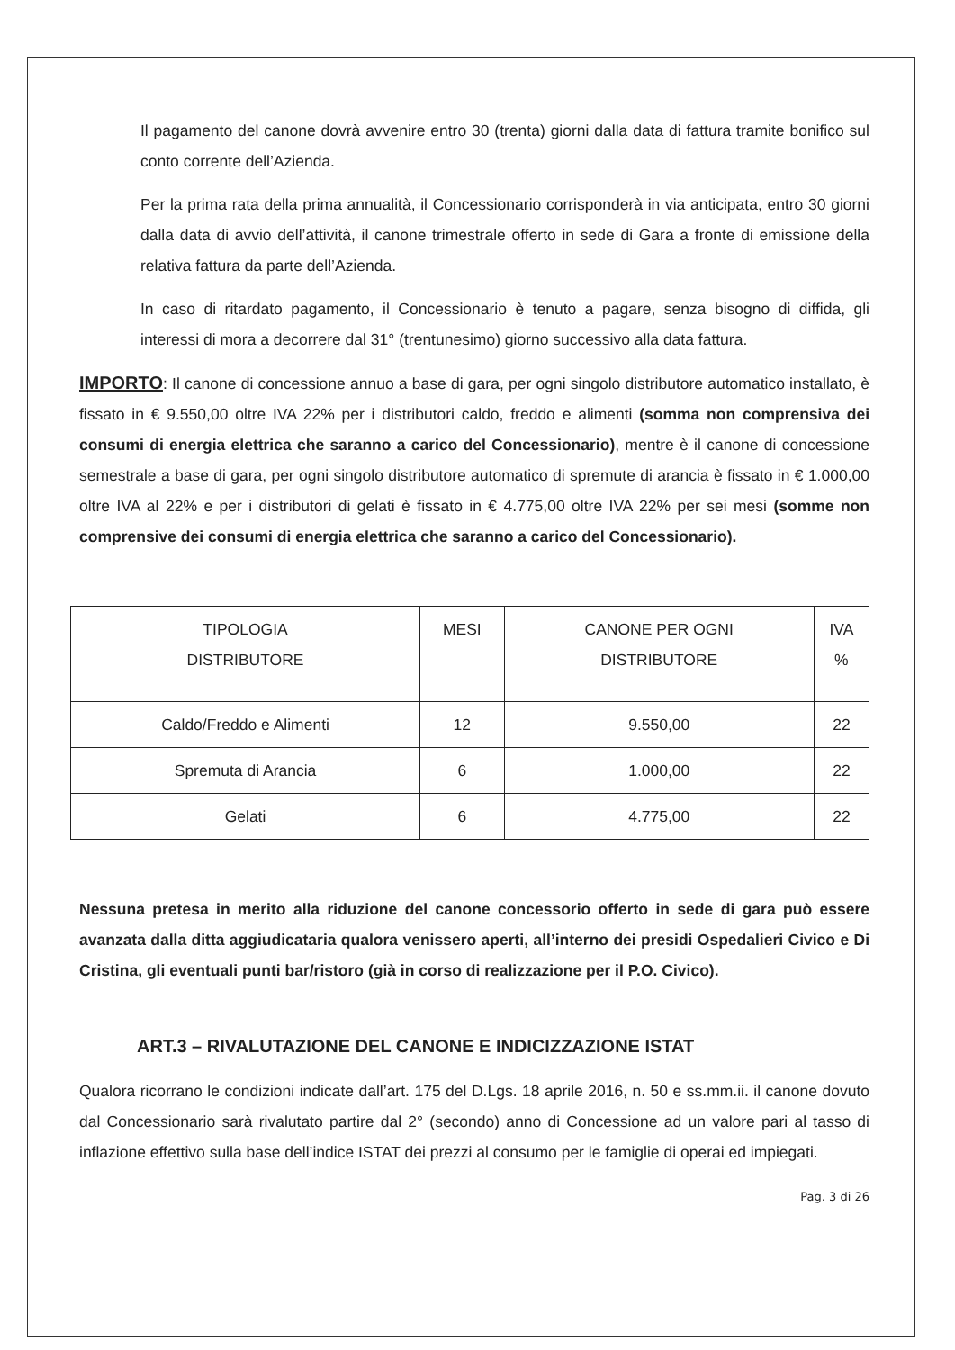Il pagamento del canone dovrà avvenire entro 30 (trenta) giorni dalla data di fattura tramite bonifico sul conto corrente dell’Azienda.
Per la prima rata della prima annualità, il Concessionario corrisponderà in via anticipata, entro 30 giorni dalla data di avvio dell’attività, il canone trimestrale offerto in sede di Gara a fronte di emissione della relativa fattura da parte dell’Azienda.
In caso di ritardato pagamento, il Concessionario è tenuto a pagare, senza bisogno di diffida, gli interessi di mora a decorrere dal 31° (trentunesimo) giorno successivo alla data fattura.
IMPORTO: Il canone di concessione annuo a base di gara, per ogni singolo distributore automatico installato, è fissato in € 9.550,00 oltre IVA 22% per i distributori caldo, freddo e alimenti (somma non comprensiva dei consumi di energia elettrica che saranno a carico del Concessionario), mentre è il canone di concessione semestrale a base di gara, per ogni singolo distributore automatico di spremute di arancia è fissato in € 1.000,00 oltre IVA al 22% e per i distributori di gelati è fissato in € 4.775,00 oltre IVA 22% per sei mesi (somme non comprensive dei consumi di energia elettrica che saranno a carico del Concessionario).
| TIPOLOGIA DISTRIBUTORE | MESI | CANONE PER OGNI DISTRIBUTORE | IVA % |
| --- | --- | --- | --- |
| Caldo/Freddo e Alimenti | 12 | 9.550,00 | 22 |
| Spremuta di Arancia | 6 | 1.000,00 | 22 |
| Gelati | 6 | 4.775,00 | 22 |
Nessuna pretesa in merito alla riduzione del canone concessorio offerto in sede di gara può essere avanzata dalla ditta aggiudicataria qualora venissero aperti, all’interno dei presidi Ospedalieri Civico e Di Cristina, gli eventuali punti bar/ristoro (già in corso di realizzazione per il P.O. Civico).
ART.3 – RIVALUTAZIONE DEL CANONE E INDICIZZAZIONE ISTAT
Qualora ricorrano le condizioni indicate dall’art. 175 del D.Lgs. 18 aprile 2016, n. 50 e ss.mm.ii. il canone dovuto dal Concessionario sarà rivalutato partire dal 2° (secondo) anno di Concessione ad un valore pari al tasso di inflazione effettivo sulla base dell’indice ISTAT dei prezzi al consumo per le famiglie di operai ed impiegati.
Pag. 3 di 26